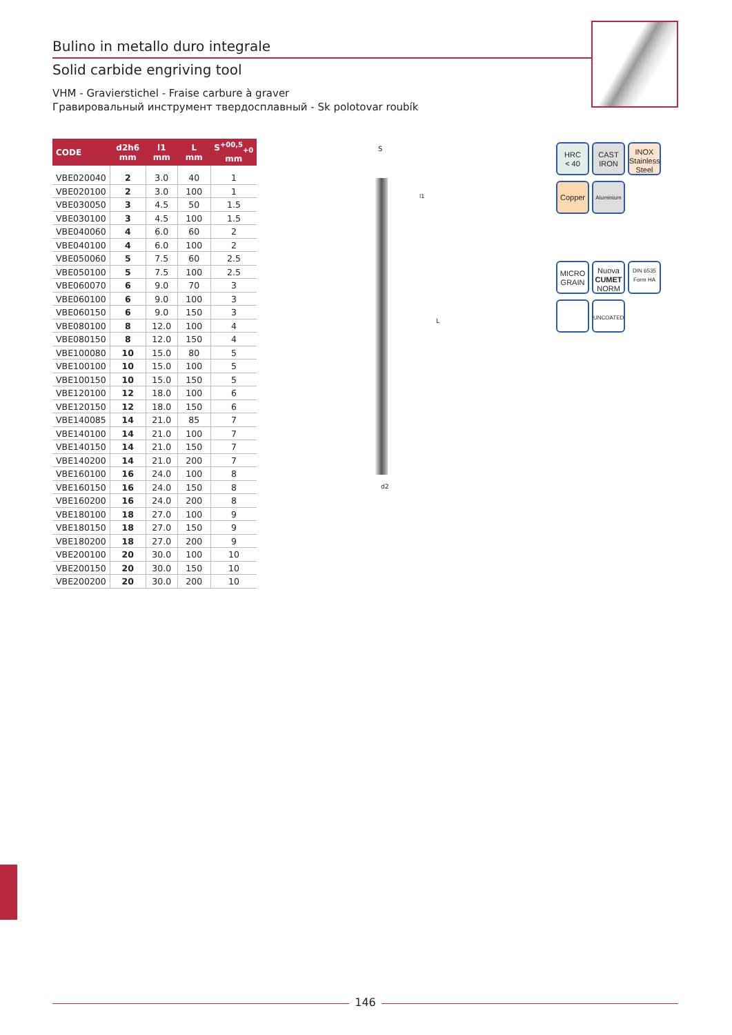Bulino in metallo duro integrale
Solid carbide engriving tool
VHM - Gravierstichel - Fraise carbure à graver
Гравировальный инструмент твердосплавный - Sk polotovar roubík
| CODE | d2h6 mm | l1 mm | L mm | S<sup>+00,5</sup><sub>+0</sub> mm |
| --- | --- | --- | --- | --- |
| VBE020040 | 2 | 3.0 | 40 | 1 |
| VBE020100 | 2 | 3.0 | 100 | 1 |
| VBE030050 | 3 | 4.5 | 50 | 1.5 |
| VBE030100 | 3 | 4.5 | 100 | 1.5 |
| VBE040060 | 4 | 6.0 | 60 | 2 |
| VBE040100 | 4 | 6.0 | 100 | 2 |
| VBE050060 | 5 | 7.5 | 60 | 2.5 |
| VBE050100 | 5 | 7.5 | 100 | 2.5 |
| VBE060070 | 6 | 9.0 | 70 | 3 |
| VBE060100 | 6 | 9.0 | 100 | 3 |
| VBE060150 | 6 | 9.0 | 150 | 3 |
| VBE080100 | 8 | 12.0 | 100 | 4 |
| VBE080150 | 8 | 12.0 | 150 | 4 |
| VBE100080 | 10 | 15.0 | 80 | 5 |
| VBE100100 | 10 | 15.0 | 100 | 5 |
| VBE100150 | 10 | 15.0 | 150 | 5 |
| VBE120100 | 12 | 18.0 | 100 | 6 |
| VBE120150 | 12 | 18.0 | 150 | 6 |
| VBE140085 | 14 | 21.0 | 85 | 7 |
| VBE140100 | 14 | 21.0 | 100 | 7 |
| VBE140150 | 14 | 21.0 | 150 | 7 |
| VBE140200 | 14 | 21.0 | 200 | 7 |
| VBE160100 | 16 | 24.0 | 100 | 8 |
| VBE160150 | 16 | 24.0 | 150 | 8 |
| VBE160200 | 16 | 24.0 | 200 | 8 |
| VBE180100 | 18 | 27.0 | 100 | 9 |
| VBE180150 | 18 | 27.0 | 150 | 9 |
| VBE180200 | 18 | 27.0 | 200 | 9 |
| VBE200100 | 20 | 30.0 | 100 | 10 |
| VBE200150 | 20 | 30.0 | 150 | 10 |
| VBE200200 | 20 | 30.0 | 200 | 10 |
S
l1
L
d2
HRC
< 40
CAST
IRON
INOX
Stainless
Steel
Copper
Aluminium
MICRO
GRAIN
Nuova
CUMET
NORM
DIN 6535
Form HA
UNCOATED
146